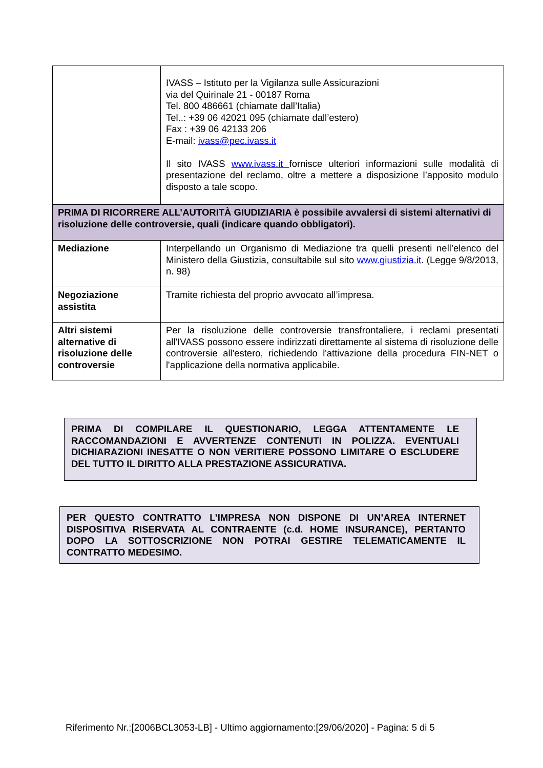| | IVASS – Istituto per la Vigilanza sulle Assicurazioni via del Quirinale 21 - 00187 Roma Tel. 800 486661 (chiamate dall’Italia) Tel..: +39 06 42021 095 (chiamate dall’estero) Fax : +39 06 42133 206 E-mail: ivass@pec.ivass.it Il sito IVASS www.ivass.it fornisce ulteriori informazioni sulle modalità di presentazione del reclamo, oltre a mettere a disposizione l’apposito modulo disposto a tale scopo. |
| PRIMA DI RICORRERE ALL’AUTORITÀ GIUDIZIARIA è possibile avvalersi di sistemi alternativi di risoluzione delle controversie, quali (indicare quando obbligatori). | |
| Mediazione | Interpellando un Organismo di Mediazione tra quelli presenti nell’elenco del Ministero della Giustizia, consultabile sul sito www.giustizia.it . (Legge 9/8/2013, n. 98) |
| Negoziazione assistita | Tramite richiesta del proprio avvocato all’impresa. |
| Altri sistemi alternative di risoluzione delle controversie | Per la risoluzione delle controversie transfrontaliere, i reclami presentati all'IVASS possono essere indirizzati direttamente al sistema di risoluzione delle controversie all'estero, richiedendo l'attivazione della procedura FIN-NET o l'applicazione della normativa applicabile. |
PRIMA DI COMPILARE IL QUESTIONARIO, LEGGA ATTENTAMENTE LE RACCOMANDAZIONI E AVVERTENZE CONTENUTI IN POLIZZA. EVENTUALI DICHIARAZIONI INESATTE O NON VERITIERE POSSONO LIMITARE O ESCLUDERE DEL TUTTO IL DIRITTO ALLA PRESTAZIONE ASSICURATIVA.
PER QUESTO CONTRATTO L’IMPRESA NON DISPONE DI UN’AREA INTERNET DISPOSITIVA RISERVATA AL CONTRAENTE (c.d. HOME INSURANCE), PERTANTO DOPO LA SOTTOSCRIZIONE NON POTRAI GESTIRE TELEMATICAMENTE IL CONTRATTO MEDESIMO.
Riferimento Nr.:[2006BCL3053-LB] - Ultimo aggiornamento:[29/06/2020] - Pagina: 5 di 5